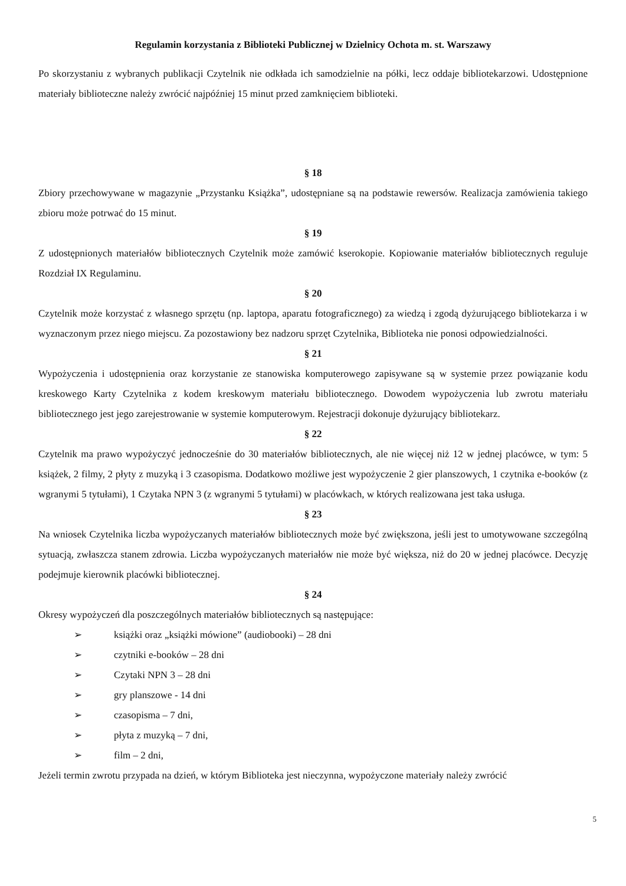Regulamin korzystania z Biblioteki Publicznej w Dzielnicy Ochota m. st. Warszawy
Po skorzystaniu z wybranych publikacji Czytelnik nie odkłada ich samodzielnie na półki, lecz oddaje bibliotekarzowi. Udostępnione materiały biblioteczne należy zwrócić najpóźniej 15 minut przed zamknięciem biblioteki.
§ 18
Zbiory przechowywane w magazynie „Przystanku Książka”, udostępniane są na podstawie rewersów. Realizacja zamówienia takiego zbioru może potrwać do 15 minut.
§ 19
Z udostępnionych materiałów bibliotecznych Czytelnik może zamówić kserokopie. Kopiowanie materiałów bibliotecznych reguluje Rozdział IX Regulaminu.
§ 20
Czytelnik może korzystać z własnego sprzętu (np. laptopa, aparatu fotograficznego) za wiedzą i zgodą dyżurującego bibliotekarza i w wyznaczonym przez niego miejscu. Za pozostawiony bez nadzoru sprzęt Czytelnika, Biblioteka nie ponosi odpowiedzialności.
§ 21
Wypożyczenia i udostępnienia oraz korzystanie ze stanowiska komputerowego zapisywane są w systemie przez powiązanie kodu kreskowego Karty Czytelnika z kodem kreskowym materiału bibliotecznego. Dowodem wypożyczenia lub zwrotu materiału bibliotecznego jest jego zarejestrowanie w systemie komputerowym. Rejestracji dokonuje dyżurujący bibliotekarz.
§ 22
Czytelnik ma prawo wypożyczyć jednocześnie do 30 materiałów bibliotecznych, ale nie więcej niż 12 w jednej placówce, w tym: 5 książek, 2 filmy, 2 płyty z muzyką i 3 czasopisma. Dodatkowo możliwe jest wypożyczenie 2 gier planszowych, 1 czytnika e-booków (z wgranymi 5 tytułami), 1 Czytaka NPN 3 (z wgranymi 5 tytułami) w placówkach, w których realizowana jest taka usługa.
§ 23
Na wniosek Czytelnika liczba wypożyczanych materiałów bibliotecznych może być zwiększona, jeśli jest to umotywowane szczególną sytuacją, zwłaszcza stanem zdrowia. Liczba wypożyczanych materiałów nie może być większa, niż do 20 w jednej placówce. Decyzję podejmuje kierownik placówki bibliotecznej.
§ 24
Okresy wypożyczeń dla poszczególnych materiałów bibliotecznych są następujące:
➢ książki oraz „książki mówione” (audiobooki) – 28 dni
➢ czytniki e-booków – 28 dni
➢ Czytaki NPN 3 – 28 dni
➢ gry planszowe - 14 dni
➢ czasopisma – 7 dni,
➢ płyta z muzyką – 7 dni,
➢ film – 2 dni,
Jeżeli termin zwrotu przypada na dzień, w którym Biblioteka jest nieczynna, wypożyczone materiały należy zwrócić
5